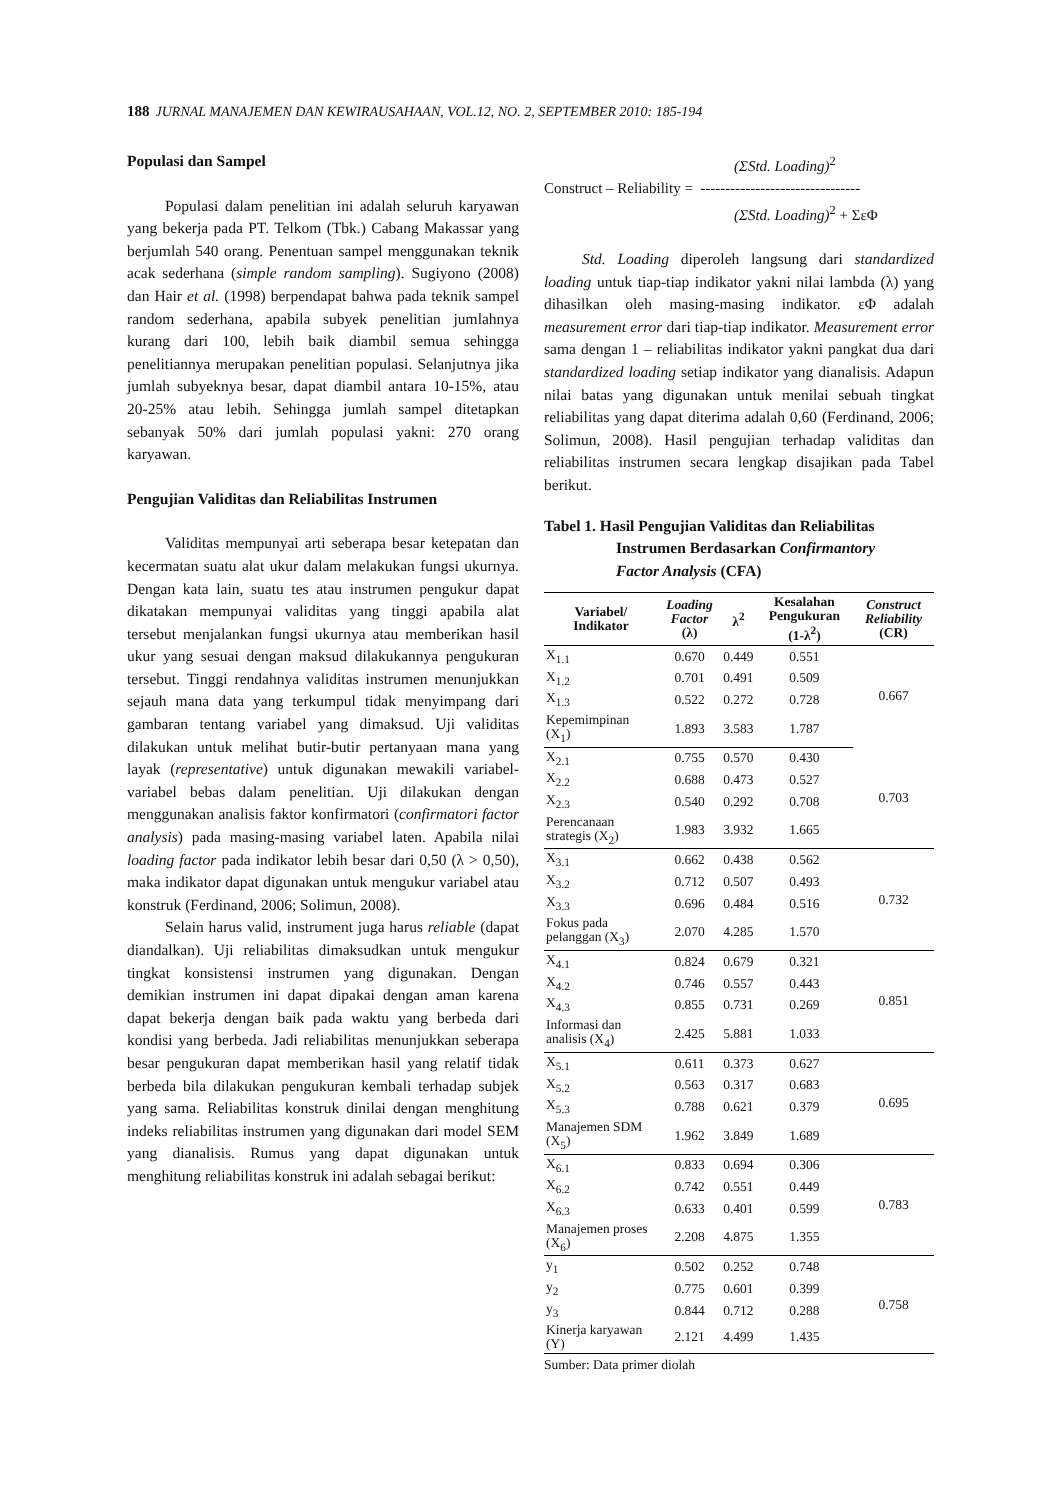188 JURNAL MANAJEMEN DAN KEWIRAUSAHAAN, VOL.12, NO. 2, SEPTEMBER 2010: 185-194
Populasi dan Sampel
Populasi dalam penelitian ini adalah seluruh karyawan yang bekerja pada PT. Telkom (Tbk.) Cabang Makassar yang berjumlah 540 orang. Penentuan sampel menggunakan teknik acak sederhana (simple random sampling). Sugiyono (2008) dan Hair et al. (1998) berpendapat bahwa pada teknik sampel random sederhana, apabila subyek penelitian jumlahnya kurang dari 100, lebih baik diambil semua sehingga penelitiannya merupakan penelitian populasi. Selanjutnya jika jumlah subyeknya besar, dapat diambil antara 10-15%, atau 20-25% atau lebih. Sehingga jumlah sampel ditetapkan sebanyak 50% dari jumlah populasi yakni: 270 orang karyawan.
Pengujian Validitas dan Reliabilitas Instrumen
Validitas mempunyai arti seberapa besar ketepatan dan kecermatan suatu alat ukur dalam melakukan fungsi ukurnya. Dengan kata lain, suatu tes atau instrumen pengukur dapat dikatakan mempunyai validitas yang tinggi apabila alat tersebut menjalankan fungsi ukurnya atau memberikan hasil ukur yang sesuai dengan maksud dilakukannya pengukuran tersebut. Tinggi rendahnya validitas instrumen menunjukkan sejauh mana data yang terkumpul tidak menyimpang dari gambaran tentang variabel yang dimaksud. Uji validitas dilakukan untuk melihat butir-butir pertanyaan mana yang layak (representative) untuk digunakan mewakili variabel-variabel bebas dalam penelitian. Uji dilakukan dengan menggunakan analisis faktor konfirmatori (confirmatori factor analysis) pada masing-masing variabel laten. Apabila nilai loading factor pada indikator lebih besar dari 0,50 (λ > 0,50), maka indikator dapat digunakan untuk mengukur variabel atau konstruk (Ferdinand, 2006; Solimun, 2008).
Selain harus valid, instrument juga harus reliable (dapat diandalkan). Uji reliabilitas dimaksudkan untuk mengukur tingkat konsistensi instrumen yang digunakan. Dengan demikian instrumen ini dapat dipakai dengan aman karena dapat bekerja dengan baik pada waktu yang berbeda dari kondisi yang berbeda. Jadi reliabilitas menunjukkan seberapa besar pengukuran dapat memberikan hasil yang relatif tidak berbeda bila dilakukan pengukuran kembali terhadap subjek yang sama. Reliabilitas konstruk dinilai dengan menghitung indeks reliabilitas instrumen yang digunakan dari model SEM yang dianalisis. Rumus yang dapat digunakan untuk menghitung reliabilitas konstruk ini adalah sebagai berikut:
(ΣStd. Loading)<sup>2</sup>
Construct – Reliability = --------------------------------
(ΣStd. Loading)<sup>2</sup> + ΣεΦ
Std. Loading diperoleh langsung dari standardized loading untuk tiap-tiap indikator yakni nilai lambda (λ) yang dihasilkan oleh masing-masing indikator. εΦ adalah measurement error dari tiap-tiap indikator. Measurement error sama dengan 1 – reliabilitas indikator yakni pangkat dua dari standardized loading setiap indikator yang dianalisis. Adapun nilai batas yang digunakan untuk menilai sebuah tingkat reliabilitas yang dapat diterima adalah 0,60 (Ferdinand, 2006; Solimun, 2008). Hasil pengujian terhadap validitas dan reliabilitas instrumen secara lengkap disajikan pada Tabel berikut.
Tabel 1. Hasil Pengujian Validitas dan Reliabilitas
Instrumen Berdasarkan Confirmantory
Factor Analysis (CFA)
| Variabel/ Indikator | Loading Factor (λ) | λ<sup>2</sup> | Kesalahan Pengukuran (1-λ<sup>2</sup>) | Construct Reliability (CR) |
| --- | --- | --- | --- | --- |
| X<sub>1.1</sub> | 0.670 | 0.449 | 0.551 | 0.667 |
| X<sub>1.2</sub> | 0.701 | 0.491 | 0.509 | |
| X<sub>1.3</sub> | 0.522 | 0.272 | 0.728 | |
| Kepemimpinan (X<sub>1</sub>) | 1.893 | 3.583 | 1.787 | |
| X<sub>2.1</sub> | 0.755 | 0.570 | 0.430 | 0.703 |
| X<sub>2.2</sub> | 0.688 | 0.473 | 0.527 | |
| X<sub>2.3</sub> | 0.540 | 0.292 | 0.708 | |
| Perencanaan strategis (X<sub>2</sub>) | 1.983 | 3.932 | 1.665 | |
| X<sub>3.1</sub> | 0.662 | 0.438 | 0.562 | 0.732 |
| X<sub>3.2</sub> | 0.712 | 0.507 | 0.493 | |
| X<sub>3.3</sub> | 0.696 | 0.484 | 0.516 | |
| Fokus pada pelanggan (X<sub>3</sub>) | 2.070 | 4.285 | 1.570 | |
| X<sub>4.1</sub> | 0.824 | 0.679 | 0.321 | 0.851 |
| X<sub>4.2</sub> | 0.746 | 0.557 | 0.443 | |
| X<sub>4.3</sub> | 0.855 | 0.731 | 0.269 | |
| Informasi dan analisis (X<sub>4</sub>) | 2.425 | 5.881 | 1.033 | |
| X<sub>5.1</sub> | 0.611 | 0.373 | 0.627 | 0.695 |
| X<sub>5.2</sub> | 0.563 | 0.317 | 0.683 | |
| X<sub>5.3</sub> | 0.788 | 0.621 | 0.379 | |
| Manajemen SDM (X<sub>5</sub>) | 1.962 | 3.849 | 1.689 | |
| X<sub>6.1</sub> | 0.833 | 0.694 | 0.306 | 0.783 |
| X<sub>6.2</sub> | 0.742 | 0.551 | 0.449 | |
| X<sub>6.3</sub> | 0.633 | 0.401 | 0.599 | |
| Manajemen proses (X<sub>6</sub>) | 2.208 | 4.875 | 1.355 | |
| y<sub>1</sub> | 0.502 | 0.252 | 0.748 | 0.758 |
| y<sub>2</sub> | 0.775 | 0.601 | 0.399 | |
| y<sub>3</sub> | 0.844 | 0.712 | 0.288 | |
| Kinerja karyawan (Y) | 2.121 | 4.499 | 1.435 | |
Sumber: Data primer diolah